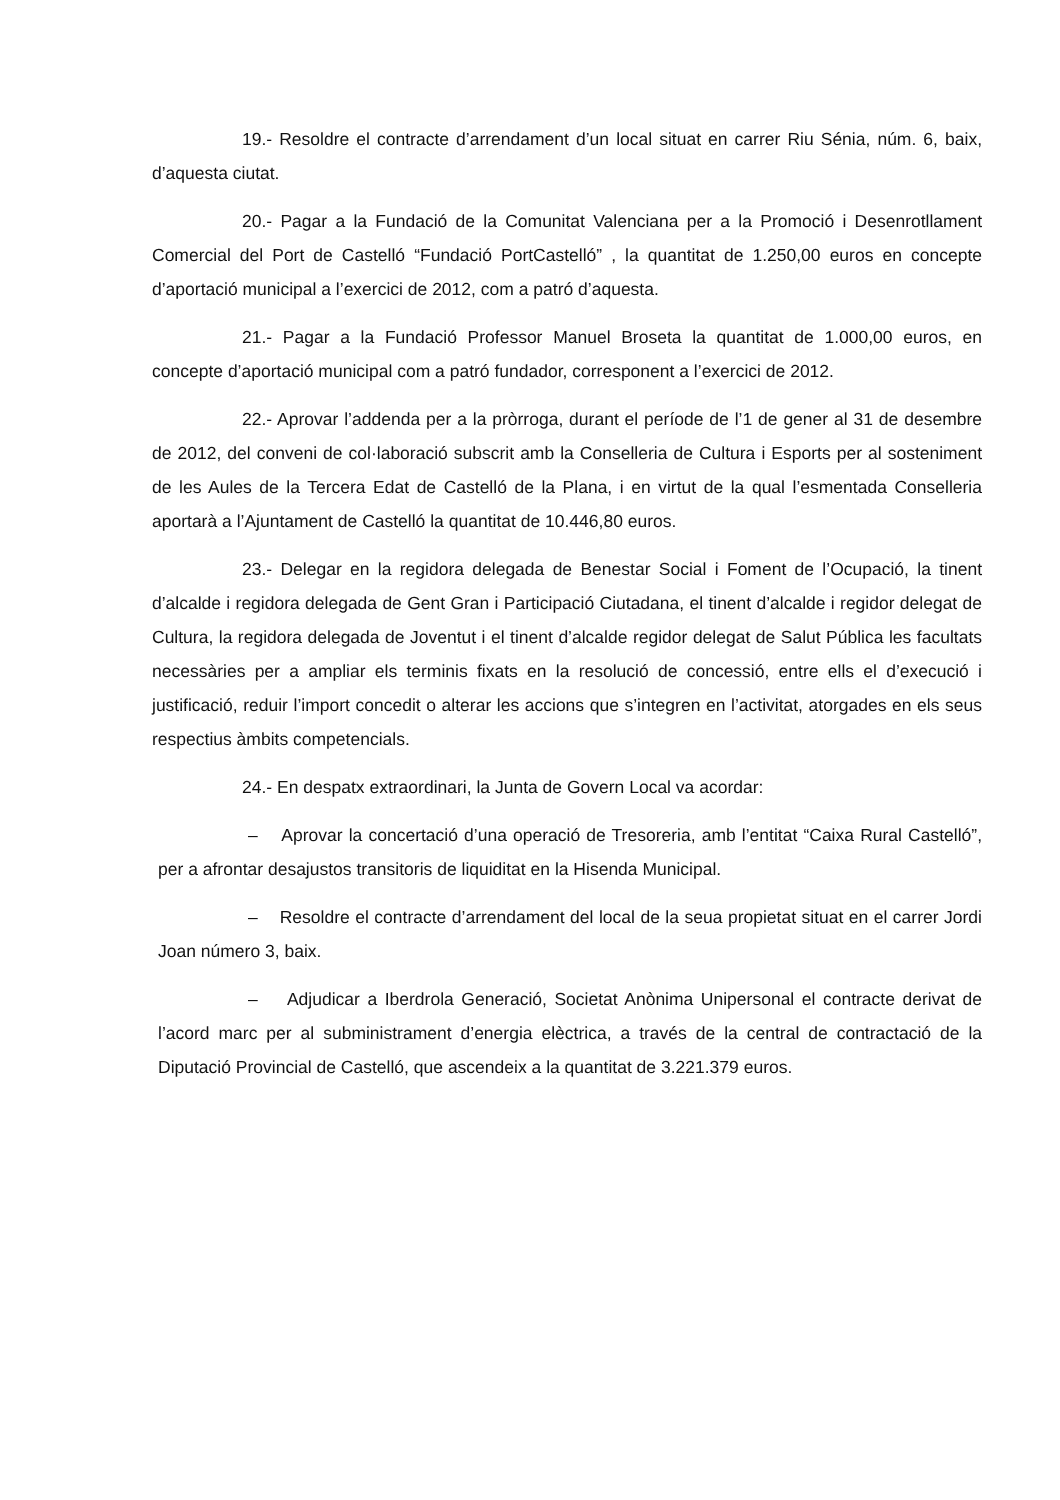19.- Resoldre el contracte d’arrendament d’un local situat en carrer Riu Sénia, núm. 6, baix, d’aquesta ciutat.
20.- Pagar a la Fundació de la Comunitat Valenciana per a la Promoció i Desenrotllament Comercial del Port de Castelló “Fundació PortCastelló” , la quantitat de 1.250,00 euros en concepte d’aportació municipal a l’exercici de 2012, com a patró d’aquesta.
21.- Pagar a la Fundació Professor Manuel Broseta la quantitat de 1.000,00 euros, en concepte d’aportació municipal com a patró fundador, corresponent a l’exercici de 2012.
22.- Aprovar l’addenda per a la pròrroga, durant el període de l’1 de gener al 31 de desembre de 2012, del conveni de col·laboració subscrit amb la Conselleria de Cultura i Esports per al sosteniment de les Aules de la Tercera Edat de Castelló de la Plana, i en virtut de la qual l’esmentada Conselleria aportarà a l’Ajuntament de Castelló la quantitat de 10.446,80 euros.
23.- Delegar en la regidora delegada de Benestar Social i Foment de l’Ocupació, la tinent d’alcalde i regidora delegada de Gent Gran i Participació Ciutadana, el tinent d’alcalde i regidor delegat de Cultura, la regidora delegada de Joventut i el tinent d’alcalde regidor delegat de Salut Pública les facultats necessàries per a ampliar els terminis fixats en la resolució de concessió, entre ells el d’execució i justificació, reduir l’import concedit o alterar les accions que s’integren en l’activitat, atorgades en els seus respectius àmbits competencials.
24.- En despatx extraordinari, la Junta de Govern Local va acordar:
– Aprovar la concertació d’una operació de Tresoreria, amb l’entitat “Caixa Rural Castelló”, per a afrontar desajustos transitoris de liquiditat en la Hisenda Municipal.
– Resoldre el contracte d’arrendament del local de la seua propietat situat en el carrer Jordi Joan número 3, baix.
– Adjudicar a Iberdrola Generació, Societat Anònima Unipersonal el contracte derivat de l’acord marc per al subministrament d’energia elèctrica, a través de la central de contractació de la Diputació Provincial de Castelló, que ascendeix a la quantitat de 3.221.379 euros.